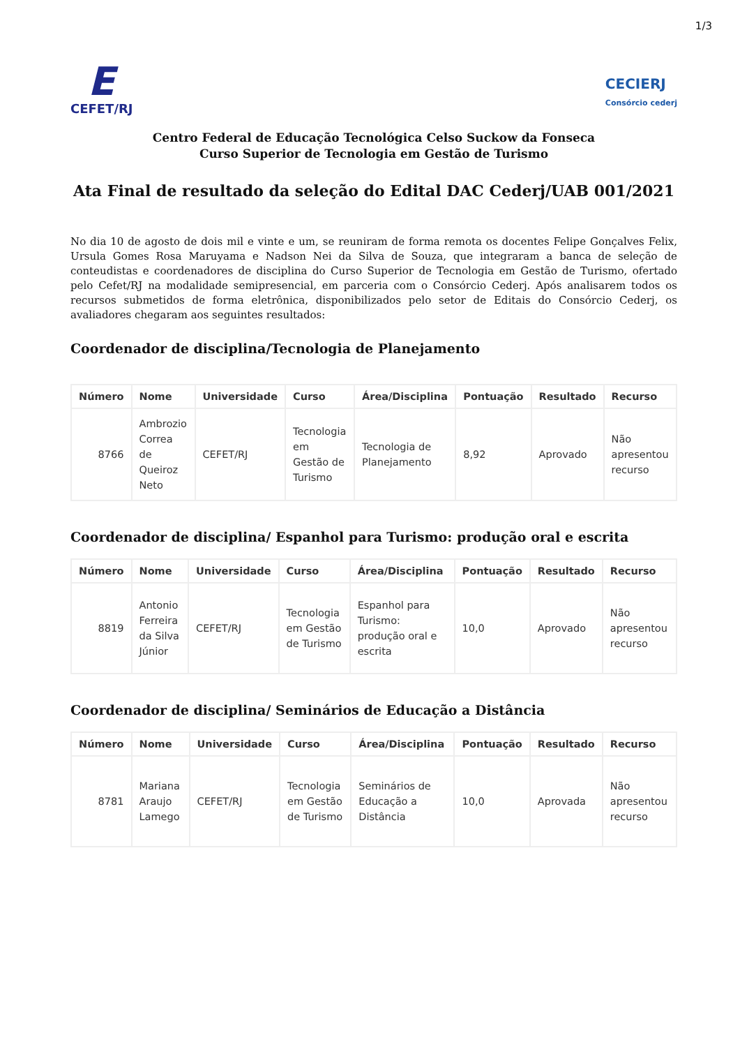1/3
E
CEFET/RJ
CECIERJ
Consórcio cederj
Centro Federal de Educação Tecnológica Celso Suckow da Fonseca
Curso Superior de Tecnologia em Gestão de Turismo
Ata Final de resultado da seleção do Edital DAC Cederj/UAB 001/2021
No dia 10 de agosto de dois mil e vinte e um, se reuniram de forma remota os docentes Felipe Gonçalves Felix, Ursula Gomes Rosa Maruyama e Nadson Nei da Silva de Souza, que integraram a banca de seleção de conteudistas e coordenadores de disciplina do Curso Superior de Tecnologia em Gestão de Turismo, ofertado pelo Cefet/RJ na modalidade semipresencial, em parceria com o Consórcio Cederj. Após analisarem todos os recursos submetidos de forma eletrônica, disponibilizados pelo setor de Editais do Consórcio Cederj, os avaliadores chegaram aos seguintes resultados:
Coordenador de disciplina/Tecnologia de Planejamento
| Número | Nome | Universidade | Curso | Área/Disciplina | Pontuação | Resultado | Recurso |
| --- | --- | --- | --- | --- | --- | --- | --- |
| 8766 | Ambrozio Correa de Queiroz Neto | CEFET/RJ | Tecnologia em Gestão de Turismo | Tecnologia de Planejamento | 8,92 | Aprovado | Não apresentou recurso |
Coordenador de disciplina/ Espanhol para Turismo: produção oral e escrita
| Número | Nome | Universidade | Curso | Área/Disciplina | Pontuação | Resultado | Recurso |
| --- | --- | --- | --- | --- | --- | --- | --- |
| 8819 | Antonio Ferreira da Silva Júnior | CEFET/RJ | Tecnologia em Gestão de Turismo | Espanhol para Turismo: produção oral e escrita | 10,0 | Aprovado | Não apresentou recurso |
Coordenador de disciplina/ Seminários de Educação a Distância
| Número | Nome | Universidade | Curso | Área/Disciplina | Pontuação | Resultado | Recurso |
| --- | --- | --- | --- | --- | --- | --- | --- |
| 8781 | Mariana Araujo Lamego | CEFET/RJ | Tecnologia em Gestão de Turismo | Seminários de Educação a Distância | 10,0 | Aprovada | Não apresentou recurso |